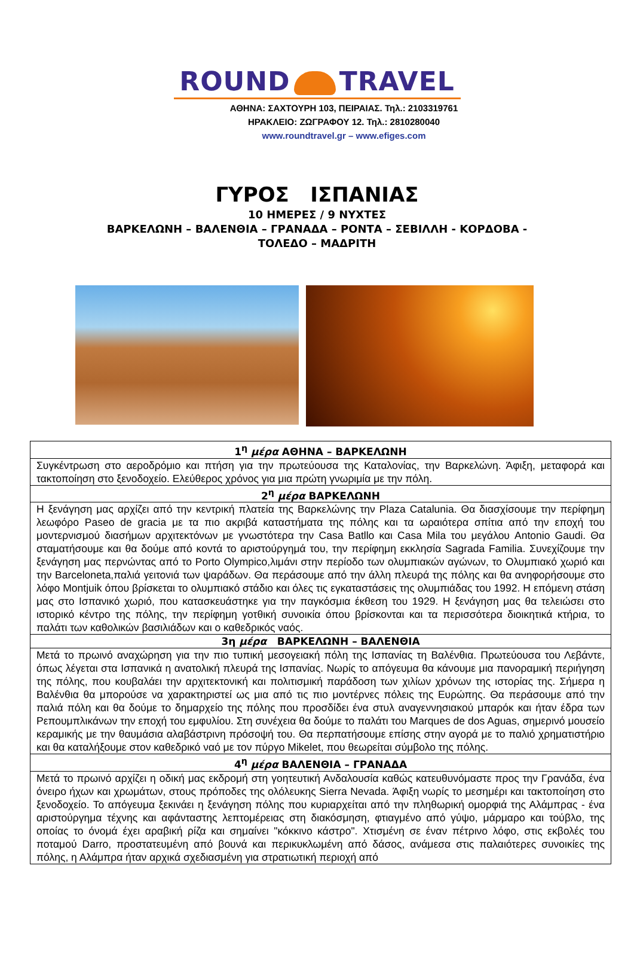ROUND TRAVEL
ΑΘΗΝΑ: ΣΑΧΤΟΥΡΗ 103, ΠΕΙΡΑΙΑΣ. Τηλ.: 2103319761
ΗΡΑΚΛΕΙΟ: ΖΩΓΡΑΦΟΥ 12. Τηλ.: 2810280040
www.roundtravel.gr – www.efiges.com
ΓΥΡΟΣ ΙΣΠΑΝΙΑΣ
10 ΗΜΕΡΕΣ / 9 ΝΥΧΤΕΣ
ΒΑΡΚΕΛΩΝΗ – ΒΑΛΕΝΘΙΑ – ΓΡΑΝΑΔΑ – ΡΟΝΤΑ – ΣΕΒΙΛΛΗ - ΚΟΡΔΟΒΑ -
ΤΟΛΕΔΟ – ΜΑΔΡΙΤΗ
| 1<sup>η</sup> μέρα ΑΘΗΝΑ – ΒΑΡΚΕΛΩΝΗ |
| --- |
| Συγκέντρωση στο αεροδρόμιο και πτήση για την πρωτεύουσα της Καταλονίας, την Βαρκελώνη. Άφιξη, μεταφορά και τακτοποίηση στο ξενοδοχείο. Ελεύθερος χρόνος για μια πρώτη γνωριμία με την πόλη. |
| 2<sup>η</sup> μέρα ΒΑΡΚΕΛΩΝΗ |
| Η ξενάγηση μας αρχίζει από την κεντρική πλατεία της Βαρκελώνης την Plaza Catalunia. Θα διασχίσουμε την περίφημη λεωφόρο Paseo de gracia με τα πιο ακριβά καταστήματα της πόλης και τα ωραιότερα σπίτια από την εποχή του μοντερνισμού διασήμων αρχιτεκτόνων με γνωστότερα την Casa Batllo και Casa Mila του μεγάλου Antonio Gaudi. Θα σταματήσουμε και θα δούμε από κοντά το αριστούργημά του, την περίφημη εκκλησία Sagrada Familia. Συνεχίζουμε την ξενάγηση μας περνώντας από το Porto Olympico,λιμάνι στην περίοδο των ολυμπιακών αγώνων, το Ολυμπιακό χωριό και την Barceloneta,παλιά γειτονιά των ψαράδων. Θα περάσουμε από την άλλη πλευρά της πόλης και θα ανηφορήσουμε στο λόφο Montjuik όπου βρίσκεται το ολυμπιακό στάδιο και όλες τις εγκαταστάσεις της ολυμπιάδας του 1992. Η επόμενη στάση μας στο Ισπανικό χωριό, που κατασκευάστηκε για την παγκόσμια έκθεση του 1929. Η ξενάγηση μας θα τελειώσει στο ιστορικό κέντρο της πόλης, την περίφημη γοτθική συνοικία όπου βρίσκονται και τα περισσότερα διοικητικά κτήρια, το παλάτι των καθολικών βασιλιάδων και ο καθεδρικός ναός. |
| 3η μέρα ΒΑΡΚΕΛΩΝΗ – ΒΑΛΕΝΘΙΑ |
| Μετά το πρωινό αναχώρηση για την πιο τυπική μεσογειακή πόλη της Ισπανίας τη Βαλένθια. Πρωτεύουσα του Λεβάντε, όπως λέγεται στα Ισπανικά η ανατολική πλευρά της Ισπανίας. Νωρίς το απόγευμα θα κάνουμε μια πανοραμική περιήγηση της πόλης, που κουβαλάει την αρχιτεκτονική και πολιτισμική παράδοση των χιλίων χρόνων της ιστορίας της. Σήμερα η Βαλένθια θα μπορούσε να χαρακτηριστεί ως μια από τις πιο μοντέρνες πόλεις της Ευρώπης. Θα περάσουμε από την παλιά πόλη και θα δούμε το δημαρχείο της πόλης που προσδίδει ένα στυλ αναγεννησιακού μπαρόκ και ήταν έδρα των Ρεπουμπλικάνων την εποχή του εμφυλίου. Στη συνέχεια θα δούμε το παλάτι του Marques de dos Aguas, σημερινό μουσείο κεραμικής με την θαυμάσια αλαβάστρινη πρόσοψή του. Θα περπατήσουμε επίσης στην αγορά με το παλιό χρηματιστήριο και θα καταλήξουμε στον καθεδρικό ναό με τον πύργο Mikelet, που θεωρείται σύμβολο της πόλης. |
| 4<sup>η</sup> μέρα ΒΑΛΕΝΘΙΑ – ΓΡΑΝΑΔΑ |
| Μετά το πρωινό αρχίζει η οδική μας εκδρομή στη γοητευτική Ανδαλουσία καθώς κατευθυνόμαστε προς την Γρανάδα, ένα όνειρο ήχων και χρωμάτων, στους πρόποδες της ολόλευκης Sierra Nevada. Άφιξη νωρίς το μεσημέρι και τακτοποίηση στο ξενοδοχείο. Το απόγευμα ξεκινάει η ξενάγηση πόλης που κυριαρχείται από την πληθωρική ομορφιά της Αλάμπρας - ένα αριστούργημα τέχνης και αφάνταστης λεπτομέρειας στη διακόσμηση, φτιαγμένο από γύψο, μάρμαρο και τούβλο, της οποίας το όνομά έχει αραβική ρίζα και σημαίνει "κόκκινο κάστρο". Χτισμένη σε έναν πέτρινο λόφο, στις εκβολές του ποταμού Darro, προστατευμένη από βουνά και περικυκλωμένη από δάσος, ανάμεσα στις παλαιότερες συνοικίες της πόλης, η Αλάμπρα ήταν αρχικά σχεδιασμένη για στρατιωτική περιοχή από |